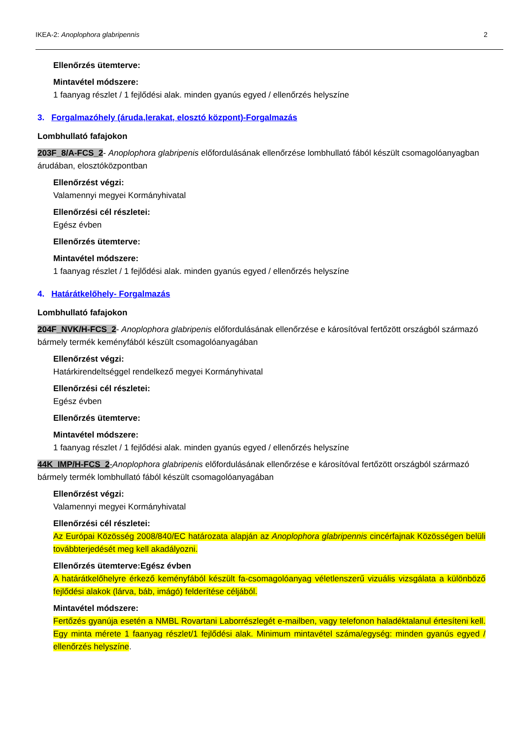IKEA-2: Anoplophora glabripennis 2
Ellenőrzés ütemterve:
Mintavétel módszere:
1 faanyag részlet / 1 fejlődési alak. minden gyanús egyed / ellenőrzés helyszíne
3. Forgalmazóhely (áruda,lerakat, elosztó központ)-Forgalmazás
Lombhullató fafajokon
203F_8/A-FCS_2- Anoplophora glabripenis előfordulásának ellenőrzése lombhullató fából készült csomagolóanyagban árudában, elosztóközpontban
Ellenőrzést végzi:
Valamennyi megyei Kormányhivatal
Ellenőrzési cél részletei:
Egész évben
Ellenőrzés ütemterve:
Mintavétel módszere:
1 faanyag részlet / 1 fejlődési alak. minden gyanús egyed / ellenőrzés helyszíne
4. Határátkelőhely- Forgalmazás
Lombhullató fafajokon
204F_NVK/H-FCS_2- Anoplophora glabripenis előfordulásának ellenőrzése e károsítóval fertőzött országból származó bármely termék keményfából készült csomagolóanyagában
Ellenőrzést végzi:
Határkirendeltséggel rendelkező megyei Kormányhivatal
Ellenőrzési cél részletei:
Egész évben
Ellenőrzés ütemterve:
Mintavétel módszere:
1 faanyag részlet / 1 fejlődési alak. minden gyanús egyed / ellenőrzés helyszíne
44K_IMP/H-FCS_2-Anoplophora glabripenis előfordulásának ellenőrzése e károsítóval fertőzött országból származó bármely termék lombhullató fából készült csomagolóanyagában
Ellenőrzést végzi:
Valamennyi megyei Kormányhivatal
Ellenőrzési cél részletei:
Az Európai Közösség 2008/840/EC határozata alapján az Anoplophora glabripennis cincérfajnak Közösségen belüli továbbterjedését meg kell akadályozni.
Ellenőrzés ütemterve:Egész évben
A határátkelőhelyre érkező keményfából készült fa-csomagolóanyag véletlenszerű vizuális vizsgálata a különböző fejlődési alakok (lárva, báb, imágó) felderítése céljából.
Mintavétel módszere:
Fertőzés gyanúja esetén a NMBL Rovartani Laborrészlegét e-mailben, vagy telefonon haladéktalanul értesíteni kell. Egy minta mérete 1 faanyag részlet/1 fejlődési alak. Minimum mintavétel száma/egység: minden gyanús egyed / ellenőrzés helyszíne.